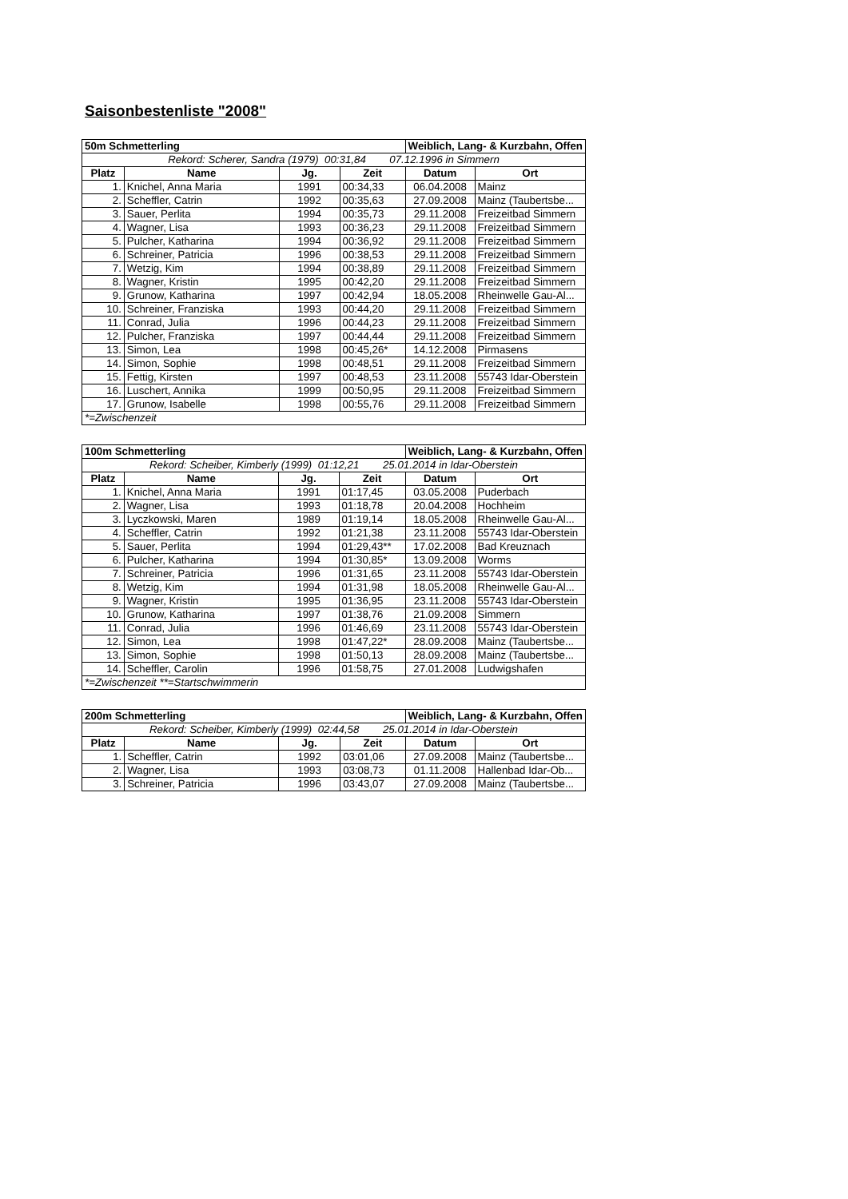Saisonbestenliste "2008"
| 50m Schmetterling | | | | Weiblich, Lang- & Kurzbahn, Offen | |
| Rekord: Scherer, Sandra (1979) 00:31,84 07.12.1996 in Simmern | | | | | |
| Platz | Name | Jg. | Zeit | Datum | Ort |
| 1. | Knichel, Anna Maria | 1991 | 00:34,33 | 06.04.2008 | Mainz |
| 2. | Scheffler, Catrin | 1992 | 00:35,63 | 27.09.2008 | Mainz (Taubertsbe... |
| 3. | Sauer, Perlita | 1994 | 00:35,73 | 29.11.2008 | Freizeitbad Simmern |
| 4. | Wagner, Lisa | 1993 | 00:36,23 | 29.11.2008 | Freizeitbad Simmern |
| 5. | Pulcher, Katharina | 1994 | 00:36,92 | 29.11.2008 | Freizeitbad Simmern |
| 6. | Schreiner, Patricia | 1996 | 00:38,53 | 29.11.2008 | Freizeitbad Simmern |
| 7. | Wetzig, Kim | 1994 | 00:38,89 | 29.11.2008 | Freizeitbad Simmern |
| 8. | Wagner, Kristin | 1995 | 00:42,20 | 29.11.2008 | Freizeitbad Simmern |
| 9. | Grunow, Katharina | 1997 | 00:42,94 | 18.05.2008 | Rheinwelle Gau-Al... |
| 10. | Schreiner, Franziska | 1993 | 00:44,20 | 29.11.2008 | Freizeitbad Simmern |
| 11. | Conrad, Julia | 1996 | 00:44,23 | 29.11.2008 | Freizeitbad Simmern |
| 12. | Pulcher, Franziska | 1997 | 00:44,44 | 29.11.2008 | Freizeitbad Simmern |
| 13. | Simon, Lea | 1998 | 00:45,26* | 14.12.2008 | Pirmasens |
| 14. | Simon, Sophie | 1998 | 00:48,51 | 29.11.2008 | Freizeitbad Simmern |
| 15. | Fettig, Kirsten | 1997 | 00:48,53 | 23.11.2008 | 55743 Idar-Oberstein |
| 16. | Luschert, Annika | 1999 | 00:50,95 | 29.11.2008 | Freizeitbad Simmern |
| 17. | Grunow, Isabelle | 1998 | 00:55,76 | 29.11.2008 | Freizeitbad Simmern |
| *=Zwischenzeit | | | | | |
| 100m Schmetterling | | | | Weiblich, Lang- & Kurzbahn, Offen | |
| Rekord: Scheiber, Kimberly (1999) 01:12,21 25.01.2014 in Idar-Oberstein | | | | | |
| Platz | Name | Jg. | Zeit | Datum | Ort |
| 1. | Knichel, Anna Maria | 1991 | 01:17,45 | 03.05.2008 | Puderbach |
| 2. | Wagner, Lisa | 1993 | 01:18,78 | 20.04.2008 | Hochheim |
| 3. | Lyczkowski, Maren | 1989 | 01:19,14 | 18.05.2008 | Rheinwelle Gau-Al... |
| 4. | Scheffler, Catrin | 1992 | 01:21,38 | 23.11.2008 | 55743 Idar-Oberstein |
| 5. | Sauer, Perlita | 1994 | 01:29,43** | 17.02.2008 | Bad Kreuznach |
| 6. | Pulcher, Katharina | 1994 | 01:30,85* | 13.09.2008 | Worms |
| 7. | Schreiner, Patricia | 1996 | 01:31,65 | 23.11.2008 | 55743 Idar-Oberstein |
| 8. | Wetzig, Kim | 1994 | 01:31,98 | 18.05.2008 | Rheinwelle Gau-Al... |
| 9. | Wagner, Kristin | 1995 | 01:36,95 | 23.11.2008 | 55743 Idar-Oberstein |
| 10. | Grunow, Katharina | 1997 | 01:38,76 | 21.09.2008 | Simmern |
| 11. | Conrad, Julia | 1996 | 01:46,69 | 23.11.2008 | 55743 Idar-Oberstein |
| 12. | Simon, Lea | 1998 | 01:47,22* | 28.09.2008 | Mainz (Taubertsbe... |
| 13. | Simon, Sophie | 1998 | 01:50,13 | 28.09.2008 | Mainz (Taubertsbe... |
| 14. | Scheffler, Carolin | 1996 | 01:58,75 | 27.01.2008 | Ludwigshafen |
| *=Zwischenzeit **=Startschwimmerin | | | | | |
| 200m Schmetterling | | | | Weiblich, Lang- & Kurzbahn, Offen | |
| Rekord: Scheiber, Kimberly (1999) 02:44,58 25.01.2014 in Idar-Oberstein | | | | | |
| Platz | Name | Jg. | Zeit | Datum | Ort |
| 1. | Scheffler, Catrin | 1992 | 03:01,06 | 27.09.2008 | Mainz (Taubertsbe... |
| 2. | Wagner, Lisa | 1993 | 03:08,73 | 01.11.2008 | Hallenbad Idar-Ob... |
| 3. | Schreiner, Patricia | 1996 | 03:43,07 | 27.09.2008 | Mainz (Taubertsbe... |